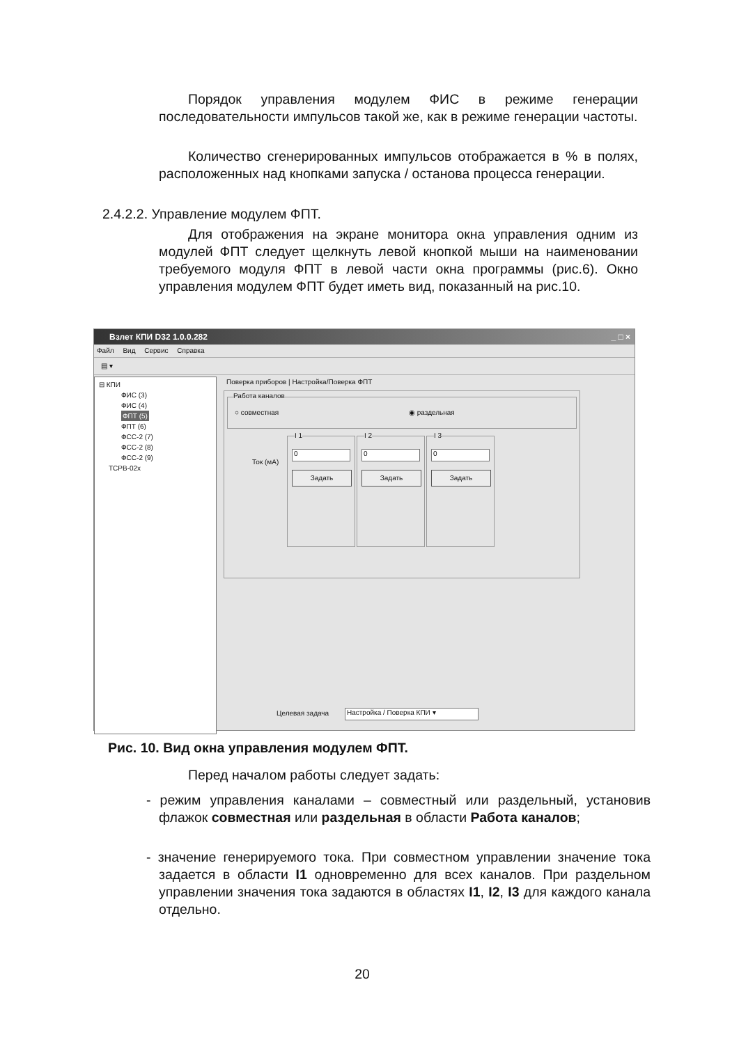Порядок управления модулем ФИС в режиме генерации последовательности импульсов такой же, как в режиме генерации частоты.
Количество сгенерированных импульсов отображается в % в полях, расположенных над кнопками запуска / останова процесса генерации.
2.4.2.2. Управление модулем ФПТ.
Для отображения на экране монитора окна управления одним из модулей ФПТ следует щелкнуть левой кнопкой мыши на наименовании требуемого модуля ФПТ в левой части окна программы (рис.6). Окно управления модулем ФПТ будет иметь вид, показанный на рис.10.
Взлет КПИ D32 1.0.0.282 _ □ ×
Файл Вид Сервис Справка
▤ ▾
⊟ КПИ
ФИС (3)
ФИС (4)
ФПТ (5)
ФПТ (6)
ФСС-2 (7)
ФСС-2 (8)
ФСС-2 (9)
ТСРВ-02х
Поверка приборов | Настройка/Поверка ФПТ
Работа каналов
○ совместная ◉ раздельная
Ток (мА)
I 1
0
Задать
I 2
0
Задать
I 3
0
Задать
Целевая задача Настройка / Поверка КПИ ▾
Рис. 10. Вид окна управления модулем ФПТ.
Перед началом работы следует задать:
- режим управления каналами – совместный или раздельный, установив флажок совместная или раздельная в области Работа каналов;
- значение генерируемого тока. При совместном управлении значение тока задается в области I1 одновременно для всех каналов. При раздельном управлении значения тока задаются в областях I1, I2, I3 для каждого канала отдельно.
20